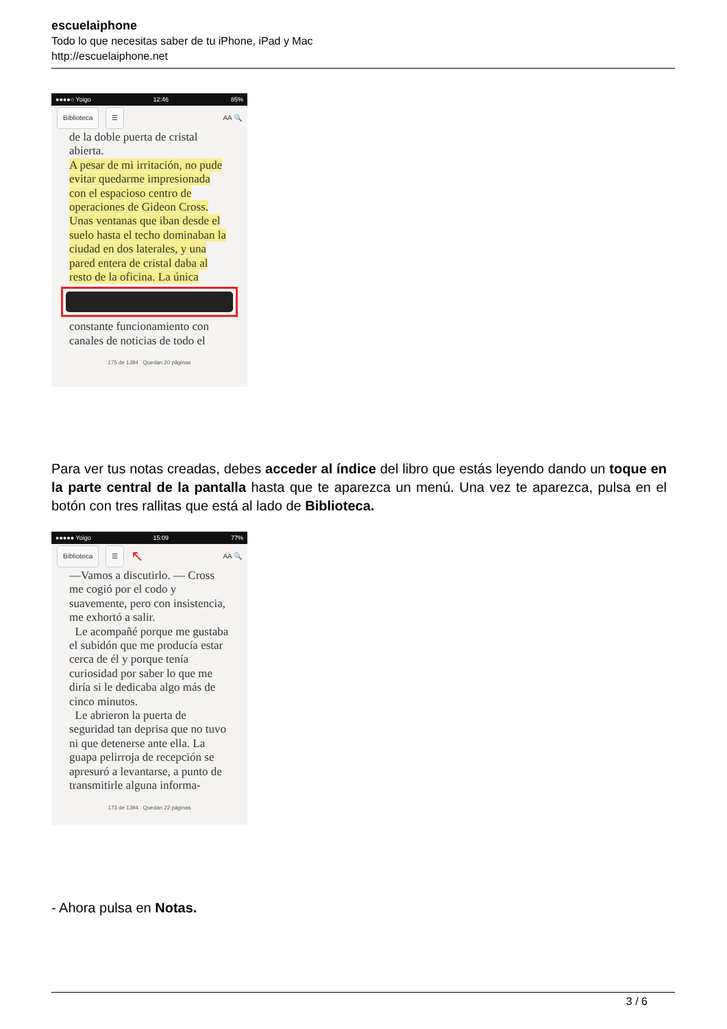escuelaiphone
Todo lo que necesitas saber de tu iPhone, iPad y Mac
http://escuelaiphone.net
●●●●○ Yoigo 12:46 85%
Biblioteca ☰ AA 🔍
de la doble puerta de cristal abierta.
A pesar de mi irritación, no pude evitar quedarme impresionada con el espacioso centro de operaciones de Gideon Cross. Unas ventanas que iban desde el suelo hasta el techo dominaban la ciudad en dos laterales, y una pared entera de cristal daba al resto de la oficina. La única
constante funcionamiento con canales de noticias de todo el
175 de 1394 Quedan 20 páginas
Para ver tus notas creadas, debes acceder al índice del libro que estás leyendo dando un toque en la parte central de la pantalla hasta que te aparezca un menú. Una vez te aparezca, pulsa en el botón con tres rallitas que está al lado de Biblioteca.
●●●●● Yoigo 15:09 77%
Biblioteca ☰ ↖ AA 🔍
—Vamos a discutirlo. — Cross me cogió por el codo y suavemente, pero con insistencia, me exhortó a salir.
Le acompañé porque me gustaba el subidón que me producía estar cerca de él y porque tenía curiosidad por saber lo que me diría si le dedicaba algo más de cinco minutos.
Le abrieron la puerta de seguridad tan deprisa que no tuvo ni que detenerse ante ella. La guapa pelirroja de recepción se apresuró a levantarse, a punto de transmitirle alguna informa-
173 de 1394 Quedan 22 páginas
- Ahora pulsa en Notas.
3 / 6